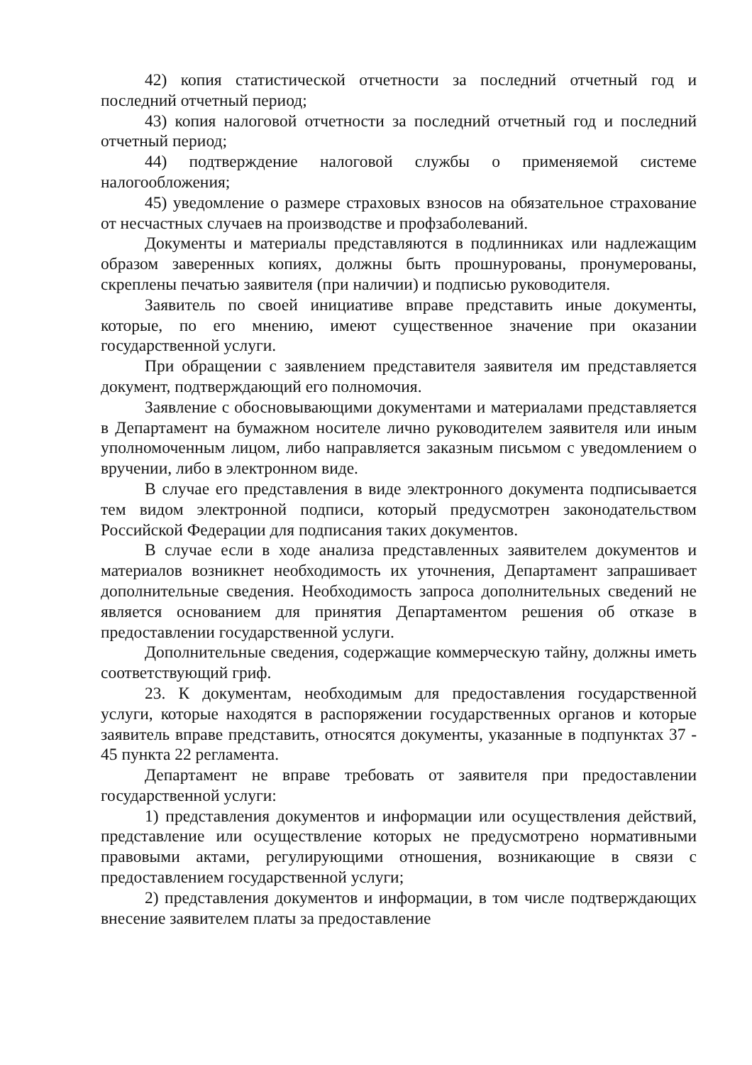42) копия статистической отчетности за последний отчетный год и последний отчетный период;
43) копия налоговой отчетности за последний отчетный год и последний отчетный период;
44) подтверждение налоговой службы о применяемой системе налогообложения;
45) уведомление о размере страховых взносов на обязательное страхование от несчастных случаев на производстве и профзаболеваний.
Документы и материалы представляются в подлинниках или надлежащим образом заверенных копиях, должны быть прошнурованы, пронумерованы, скреплены печатью заявителя (при наличии) и подписью руководителя.
Заявитель по своей инициативе вправе представить иные документы, которые, по его мнению, имеют существенное значение при оказании государственной услуги.
При обращении с заявлением представителя заявителя им представляется документ, подтверждающий его полномочия.
Заявление с обосновывающими документами и материалами представляется в Департамент на бумажном носителе лично руководителем заявителя или иным уполномоченным лицом, либо направляется заказным письмом с уведомлением о вручении, либо в электронном виде.
В случае его представления в виде электронного документа подписывается тем видом электронной подписи, который предусмотрен законодательством Российской Федерации для подписания таких документов.
В случае если в ходе анализа представленных заявителем документов и материалов возникнет необходимость их уточнения, Департамент запрашивает дополнительные сведения. Необходимость запроса дополнительных сведений не является основанием для принятия Департаментом решения об отказе в предоставлении государственной услуги.
Дополнительные сведения, содержащие коммерческую тайну, должны иметь соответствующий гриф.
23. К документам, необходимым для предоставления государственной услуги, которые находятся в распоряжении государственных органов и которые заявитель вправе представить, относятся документы, указанные в подпунктах 37 - 45 пункта 22 регламента.
Департамент не вправе требовать от заявителя при предоставлении государственной услуги:
1) представления документов и информации или осуществления действий, представление или осуществление которых не предусмотрено нормативными правовыми актами, регулирующими отношения, возникающие в связи с предоставлением государственной услуги;
2) представления документов и информации, в том числе подтверждающих внесение заявителем платы за предоставление